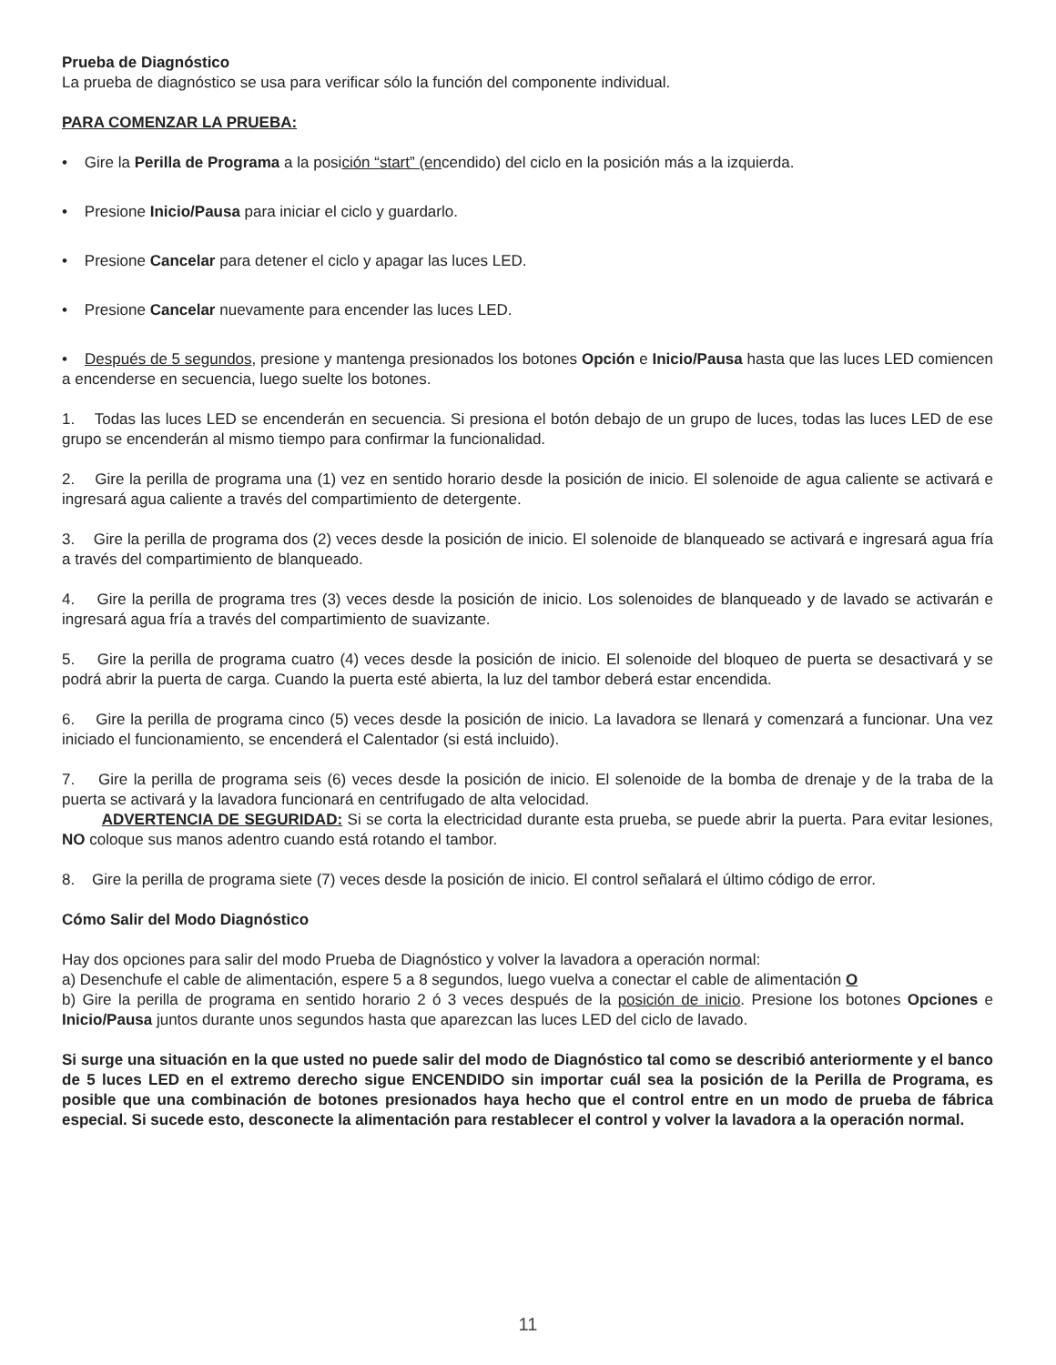Prueba de Diagnóstico
La prueba de diagnóstico se usa para verificar sólo la función del componente individual.
PARA COMENZAR LA PRUEBA:
• Gire la Perilla de Programa a la posición “start” (encendido) del ciclo en la posición más a la izquierda.
• Presione Inicio/Pausa para iniciar el ciclo y guardarlo.
• Presione Cancelar para detener el ciclo y apagar las luces LED.
• Presione Cancelar nuevamente para encender las luces LED.
• Después de 5 segundos, presione y mantenga presionados los botones Opción e Inicio/Pausa hasta que las luces LED comiencen a encenderse en secuencia, luego suelte los botones.
1. Todas las luces LED se encenderán en secuencia. Si presiona el botón debajo de un grupo de luces, todas las luces LED de ese grupo se encenderán al mismo tiempo para confirmar la funcionalidad.
2. Gire la perilla de programa una (1) vez en sentido horario desde la posición de inicio. El solenoide de agua caliente se activará e ingresará agua caliente a través del compartimiento de detergente.
3. Gire la perilla de programa dos (2) veces desde la posición de inicio. El solenoide de blanqueado se activará e ingresará agua fría a través del compartimiento de blanqueado.
4. Gire la perilla de programa tres (3) veces desde la posición de inicio. Los solenoides de blanqueado y de lavado se activarán e ingresará agua fría a través del compartimiento de suavizante.
5. Gire la perilla de programa cuatro (4) veces desde la posición de inicio. El solenoide del bloqueo de puerta se desactivará y se podrá abrir la puerta de carga. Cuando la puerta esté abierta, la luz del tambor deberá estar encendida.
6. Gire la perilla de programa cinco (5) veces desde la posición de inicio. La lavadora se llenará y comenzará a funcionar. Una vez iniciado el funcionamiento, se encenderá el Calentador (si está incluido).
7. Gire la perilla de programa seis (6) veces desde la posición de inicio. El solenoide de la bomba de drenaje y de la traba de la puerta se activará y la lavadora funcionará en centrifugado de alta velocidad.
ADVERTENCIA DE SEGURIDAD: Si se corta la electricidad durante esta prueba, se puede abrir la puerta. Para evitar lesiones, NO coloque sus manos adentro cuando está rotando el tambor.
8. Gire la perilla de programa siete (7) veces desde la posición de inicio. El control señalará el último código de error.
Cómo Salir del Modo Diagnóstico
Hay dos opciones para salir del modo Prueba de Diagnóstico y volver la lavadora a operación normal:
a) Desenchufe el cable de alimentación, espere 5 a 8 segundos, luego vuelva a conectar el cable de alimentación O
b) Gire la perilla de programa en sentido horario 2 ó 3 veces después de la posición de inicio. Presione los botones Opciones e Inicio/Pausa juntos durante unos segundos hasta que aparezcan las luces LED del ciclo de lavado.
Si surge una situación en la que usted no puede salir del modo de Diagnóstico tal como se describió anteriormente y el banco de 5 luces LED en el extremo derecho sigue ENCENDIDO sin importar cuál sea la posición de la Perilla de Programa, es posible que una combinación de botones presionados haya hecho que el control entre en un modo de prueba de fábrica especial. Si sucede esto, desconecte la alimentación para restablecer el control y volver la lavadora a la operación normal.
11